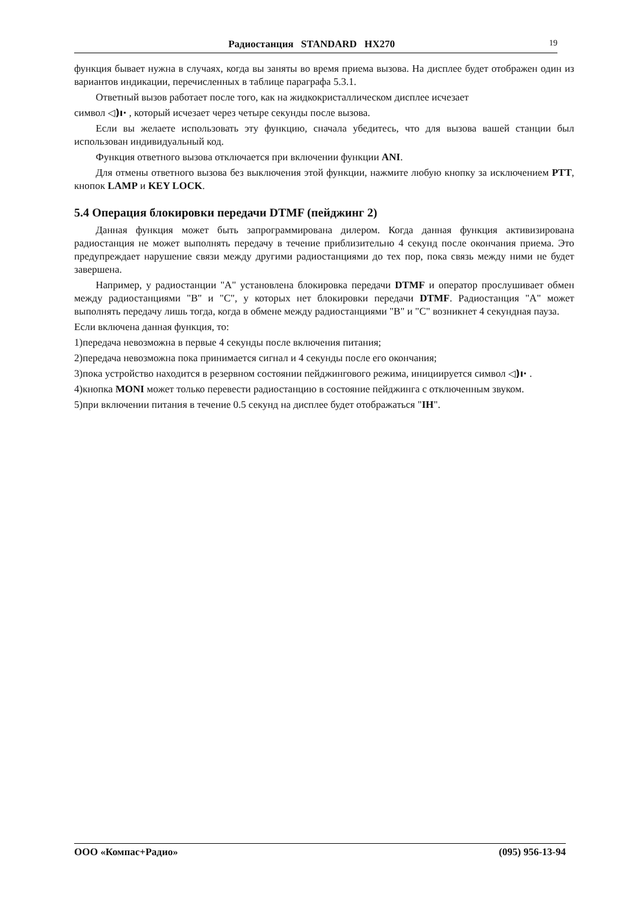Радиостанция STANDARD HX270 19
функция бывает нужна в случаях, когда вы заняты во время приема вызова. На дисплее будет отображен один из вариантов индикации, перечисленных в таблице параграфа 5.3.1.
Ответный вызов работает после того, как на жидкокристаллическом дисплее исчезает
символ ◁)ı· , который исчезает через четыре секунды после вызова.
Если вы желаете использовать эту функцию, сначала убедитесь, что для вызова вашей станции был использован индивидуальный код.
Функция ответного вызова отключается при включении функции ANI.
Для отмены ответного вызова без выключения этой функции, нажмите любую кнопку за исключением PTT, кнопок LAMP и KEY LOCK.
5.4 Операция блокировки передачи DTMF (пейджинг 2)
Данная функция может быть запрограммирована дилером. Когда данная функция активизирована радиостанция не может выполнять передачу в течение приблизительно 4 секунд после окончания приема. Это предупреждает нарушение связи между другими радиостанциями до тех пор, пока связь между ними не будет завершена.
Например, у радиостанции "A" установлена блокировка передачи DTMF и оператор прослушивает обмен между радиостанциями "B" и "C", у которых нет блокировки передачи DTMF. Радиостанция "A" может выполнять передачу лишь тогда, когда в обмене между радиостанциями "B" и "C" возникнет 4 секундная пауза.
Если включена данная функция, то:
1)передача невозможна в первые 4 секунды после включения питания;
2)передача невозможна пока принимается сигнал и 4 секунды после его окончания;
3)пока устройство находится в резервном состоянии пейджингового режима, инициируется символ ◁)ı· .
4)кнопка MONI может только перевести радиостанцию в состояние пейджинга с отключенным звуком.
5)при включении питания в течение 0.5 секунд на дисплее будет отображаться "IH".
ООО «Компас+Радио» (095) 956-13-94